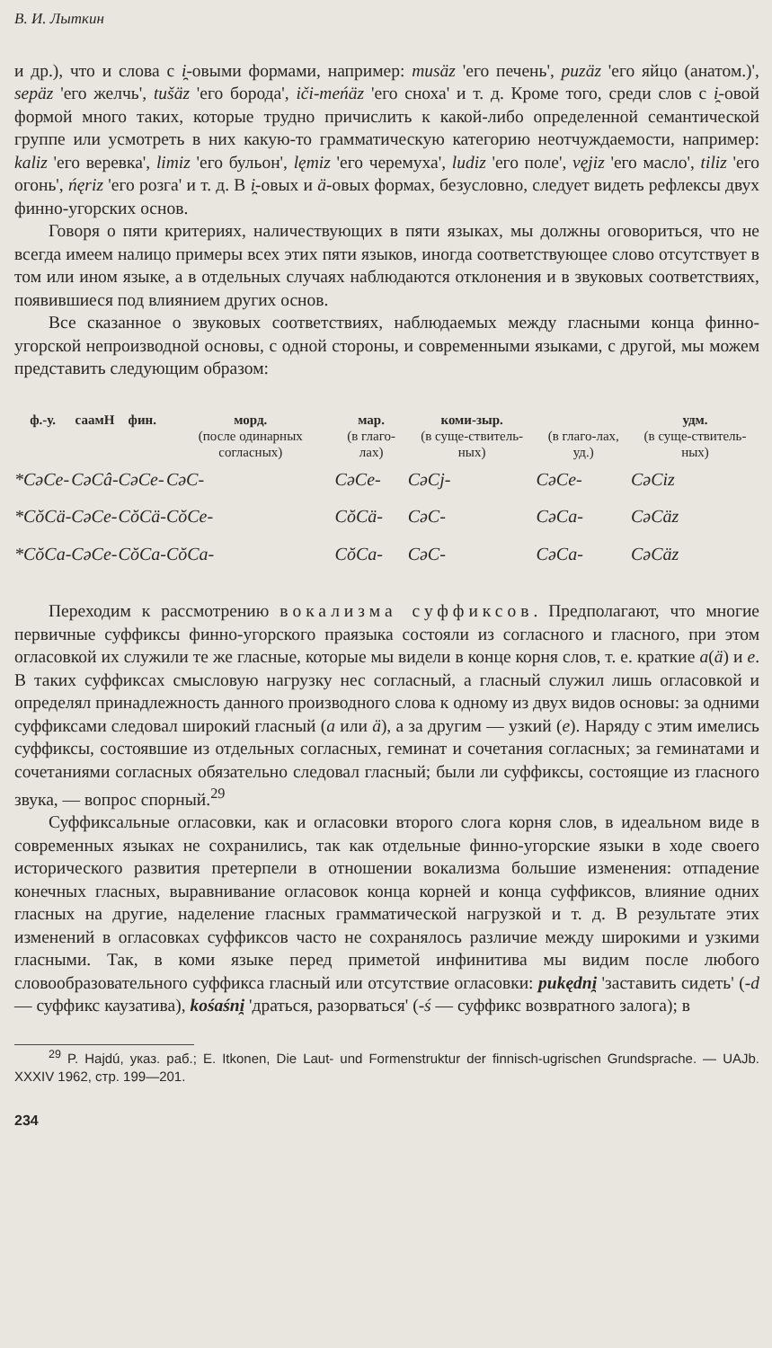В. И. Лыткин
и др.), что и слова с i̯-овыми формами, например: musäz 'его печень', puzäz 'его яйцо (анатом.)', sepäz 'его желчь', tušäz 'его борода', iči-meńäz 'его сноха' и т. д. Кроме того, среди слов с i̯-овой формой много таких, которые трудно причислить к какой-либо определенной семантической группе или усмотреть в них какую-то грамматическую категорию неотчуждаемости, например: kaliz 'его веревка', limiz 'его бульон', lęmiz 'его черемуха', ludiz 'его поле', vęjiz 'его масло', tiliz 'его огонь', ńęriz 'его розга' и т. д. В i̯-овых и ä-овых формах, безусловно, следует видеть рефлексы двух финно-угорских основ.
Говоря о пяти критериях, наличествующих в пяти языках, мы должны оговориться, что не всегда имеем налицо примеры всех этих пяти языков, иногда соответствующее слово отсутствует в том или ином языке, а в отдельных случаях наблюдаются отклонения и в звуковых соответствиях, появившиеся под влиянием других основ.
Все сказанное о звуковых соответствиях, наблюдаемых между гласными конца финно-угорской непроизводной основы, с одной стороны, и современными языками, с другой, мы можем представить следующим образом:
| ф.-у. | саамН | фин. | морд. (после одинарных согласных) | мар. (в глаго-лах) | коми-зыр. (в суще-ствитель-ных) | (в глаго-лах, уд.) | удм. (в суще-ствитель-ных) |
| --- | --- | --- | --- | --- | --- | --- | --- |
| *CəCe- | CəCâ- | CəCe- | CəC- | CəCe- | CəCj- | CəCe- | CəCiz |
| *CŏCä- | CəCe- | CŏCä- | CŏCe- | CŏCä- | CəC- | CəCa- | CəCäz |
| *CŏCa- | CəCe- | CŏCa- | CŏCa- | CŏCa- | CəC- | CəCa- | CəCäz |
Переходим к рассмотрению вокализма суффиксов. Предполагают, что многие первичные суффиксы финно-угорского праязыка состояли из согласного и гласного, при этом огласовкой их служили те же гласные, которые мы видели в конце корня слов, т. е. краткие a(ä) и e. В таких суффиксах смысловую нагрузку нес согласный, а гласный служил лишь огласовкой и определял принадлежность данного производного слова к одному из двух видов основы: за одними суффиксами следовал широкий гласный (a или ä), а за другим — узкий (e). Наряду с этим имелись суффиксы, состоявшие из отдельных согласных, геминат и сочетания согласных; за геминатами и сочетаниями согласных обязательно следовал гласный; были ли суффиксы, состоящие из гласного звука, — вопрос спорный.<sup>29</sup>
Суффиксальные огласовки, как и огласовки второго слога корня слов, в идеальном виде в современных языках не сохранились, так как отдельные финно-угорские языки в ходе своего исторического развития претерпели в отношении вокализма большие изменения: отпадение конечных гласных, выравнивание огласовок конца корней и конца суффиксов, влияние одних гласных на другие, наделение гласных грамматической нагрузкой и т. д. В результате этих изменений в огласовках суффиксов часто не сохранялось различие между широкими и узкими гласными. Так, в коми языке перед приметой инфинитива мы видим после любого словообразовательного суффикса гласный или отсутствие огласовки: pukędni̯ 'заставить сидеть' (-d — суффикс каузатива), kośaśni̯ 'драться, разорваться' (-ś — суффикс возвратного залога); в
<sup>29</sup> P. Hajdú, указ. раб.; E. Itkonen, Die Laut- und Formenstruktur der finnisch-ugrischen Grundsprache. — UAJb. XXXIV 1962, стр. 199—201.
234